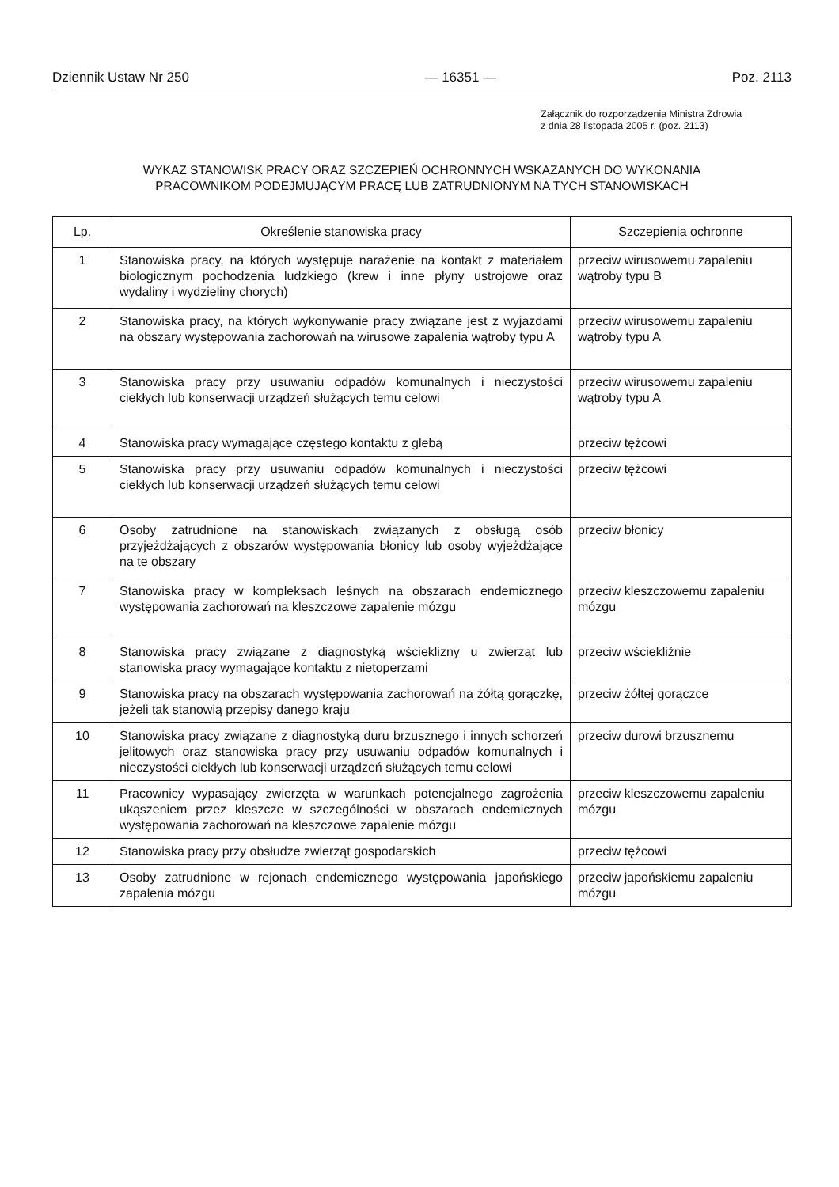Dziennik Ustaw Nr 250 — 16351 — Poz. 2113
Załącznik do rozporządzenia Ministra Zdrowia
z dnia 28 listopada 2005 r. (poz. 2113)
WYKAZ STANOWISK PRACY ORAZ SZCZEPIEŃ OCHRONNYCH WSKAZANYCH DO WYKONANIA
PRACOWNIKOM PODEJMUJĄCYM PRACĘ LUB ZATRUDNIONYM NA TYCH STANOWISKACH
| Lp. | Określenie stanowiska pracy | Szczepienia ochronne |
| --- | --- | --- |
| 1 | Stanowiska pracy, na których występuje narażenie na kontakt z materiałem biologicznym pochodzenia ludzkiego (krew i inne płyny ustrojowe oraz wydaliny i wydzieliny chorych) | przeciw wirusowemu zapaleniu wątroby typu B |
| 2 | Stanowiska pracy, na których wykonywanie pracy związane jest z wyjazdami na obszary występowania zachorowań na wirusowe zapalenia wątroby typu A | przeciw wirusowemu zapaleniu wątroby typu A |
| 3 | Stanowiska pracy przy usuwaniu odpadów komunalnych i nieczystości ciekłych lub konserwacji urządzeń służących temu celowi | przeciw wirusowemu zapaleniu wątroby typu A |
| 4 | Stanowiska pracy wymagające częstego kontaktu z glebą | przeciw tężcowi |
| 5 | Stanowiska pracy przy usuwaniu odpadów komunalnych i nieczystości ciekłych lub konserwacji urządzeń służących temu celowi | przeciw tężcowi |
| 6 | Osoby zatrudnione na stanowiskach związanych z obsługą osób przyjeżdżających z obszarów występowania błonicy lub osoby wyjeżdżające na te obszary | przeciw błonicy |
| 7 | Stanowiska pracy w kompleksach leśnych na obszarach endemicznego występowania zachorowań na kleszczowe zapalenie mózgu | przeciw kleszczowemu zapaleniu mózgu |
| 8 | Stanowiska pracy związane z diagnostyką wścieklizny u zwierząt lub stanowiska pracy wymagające kontaktu z nietoperzami | przeciw wściekliźnie |
| 9 | Stanowiska pracy na obszarach występowania zachorowań na żółtą gorączkę, jeżeli tak stanowią przepisy danego kraju | przeciw żółtej gorączce |
| 10 | Stanowiska pracy związane z diagnostyką duru brzusznego i innych schorzeń jelitowych oraz stanowiska pracy przy usuwaniu odpadów komunalnych i nieczystości ciekłych lub konserwacji urządzeń służących temu celowi | przeciw durowi brzusznemu |
| 11 | Pracownicy wypasający zwierzęta w warunkach potencjalnego zagrożenia ukąszeniem przez kleszcze w szczególności w obszarach endemicznych występowania zachorowań na kleszczowe zapalenie mózgu | przeciw kleszczowemu zapaleniu mózgu |
| 12 | Stanowiska pracy przy obsłudze zwierząt gospodarskich | przeciw tężcowi |
| 13 | Osoby zatrudnione w rejonach endemicznego występowania japońskiego zapalenia mózgu | przeciw japońskiemu zapaleniu mózgu |